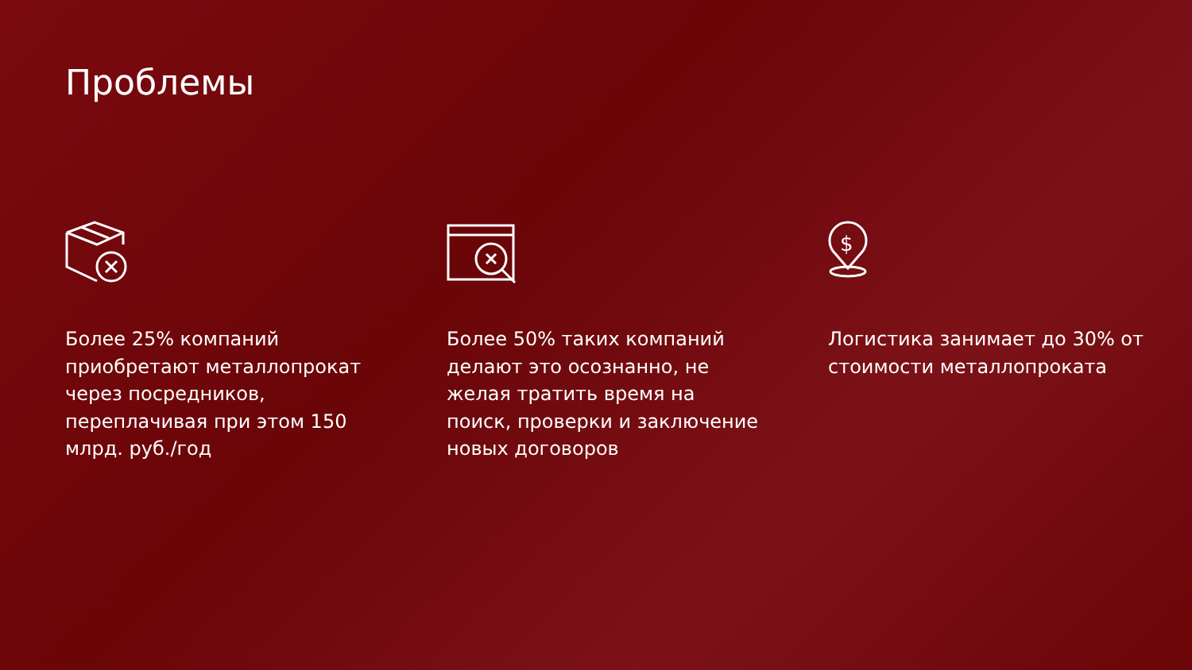Проблемы
Более 25% компаний приобретают металлопрокат через посредников, переплачивая при этом 150 млрд. руб./год
Более 50% таких компаний делают это осознанно, не желая тратить время на поиск, проверки и заключение новых договоров
$
Логистика занимает до 30% от стоимости металлопроката